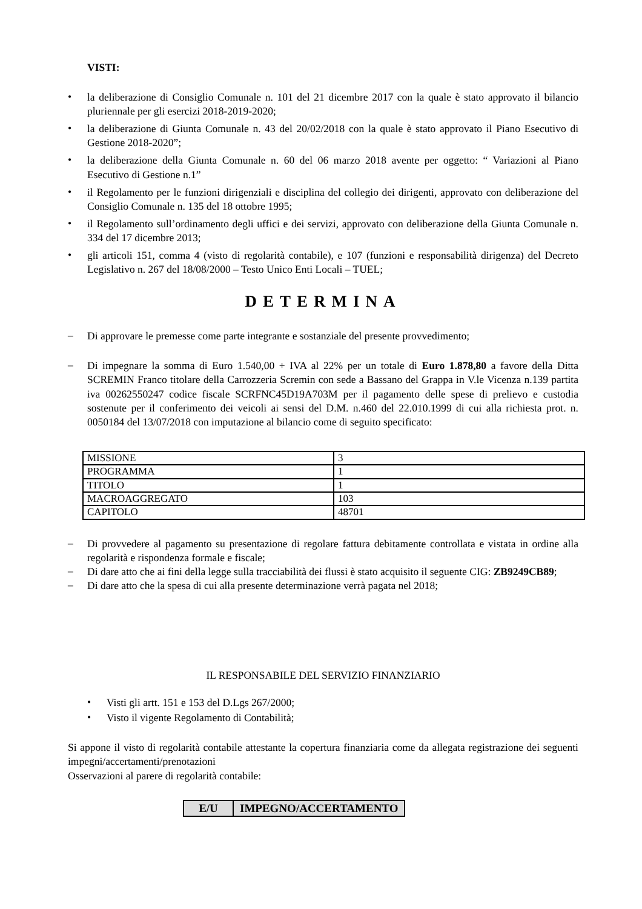VISTI:
• la deliberazione di Consiglio Comunale n. 101 del 21 dicembre 2017 con la quale è stato approvato il bilancio pluriennale per gli esercizi 2018-2019-2020;
• la deliberazione di Giunta Comunale n. 43 del 20/02/2018 con la quale è stato approvato il Piano Esecutivo di Gestione 2018-2020”;
• la deliberazione della Giunta Comunale n. 60 del 06 marzo 2018 avente per oggetto: “ Variazioni al Piano Esecutivo di Gestione n.1”
• il Regolamento per le funzioni dirigenziali e disciplina del collegio dei dirigenti, approvato con deliberazione del Consiglio Comunale n. 135 del 18 ottobre 1995;
• il Regolamento sull’ordinamento degli uffici e dei servizi, approvato con deliberazione della Giunta Comunale n. 334 del 17 dicembre 2013;
• gli articoli 151, comma 4 (visto di regolarità contabile), e 107 (funzioni e responsabilità dirigenza) del Decreto Legislativo n. 267 del 18/08/2000 – Testo Unico Enti Locali – TUEL;
DETERMINA
– Di approvare le premesse come parte integrante e sostanziale del presente provvedimento;
– Di impegnare la somma di Euro 1.540,00 + IVA al 22% per un totale di Euro 1.878,80 a favore della Ditta SCREMIN Franco titolare della Carrozzeria Scremin con sede a Bassano del Grappa in V.le Vicenza n.139 partita iva 00262550247 codice fiscale SCRFNC45D19A703M per il pagamento delle spese di prelievo e custodia sostenute per il conferimento dei veicoli ai sensi del D.M. n.460 del 22.010.1999 di cui alla richiesta prot. n. 0050184 del 13/07/2018 con imputazione al bilancio come di seguito specificato:
| MISSIONE | 3 |
| PROGRAMMA | 1 |
| TITOLO | 1 |
| MACROAGGREGATO | 103 |
| CAPITOLO | 48701 |
– Di provvedere al pagamento su presentazione di regolare fattura debitamente controllata e vistata in ordine alla regolarità e rispondenza formale e fiscale;
– Di dare atto che ai fini della legge sulla tracciabilità dei flussi è stato acquisito il seguente CIG: ZB9249CB89;
– Di dare atto che la spesa di cui alla presente determinazione verrà pagata nel 2018;
IL RESPONSABILE DEL SERVIZIO FINANZIARIO
• Visti gli artt. 151 e 153 del D.Lgs 267/2000;
• Visto il vigente Regolamento di Contabilità;
Si appone il visto di regolarità contabile attestante la copertura finanziaria come da allegata registrazione dei seguenti impegni/accertamenti/prenotazioni
Osservazioni al parere di regolarità contabile:
| E/U | IMPEGNO/ACCERTAMENTO |
| --- | --- |